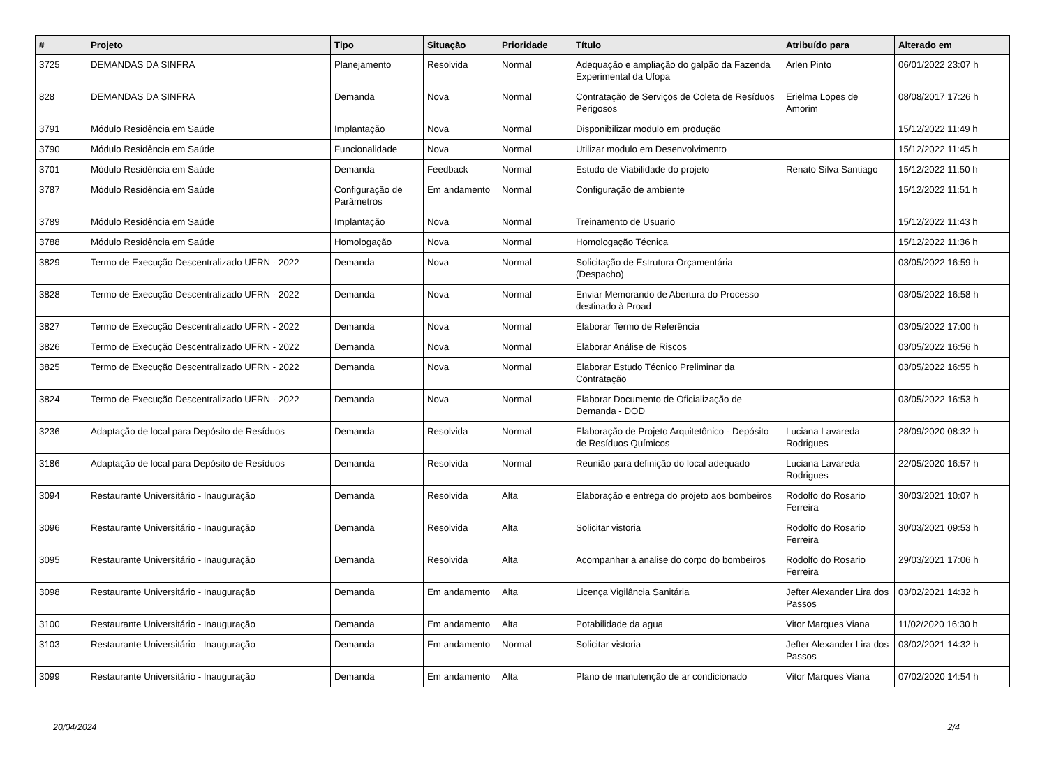| # | Projeto | Tipo | Situação | Prioridade | Título | Atribuído para | Alterado em |
| --- | --- | --- | --- | --- | --- | --- | --- |
| 3725 | DEMANDAS DA SINFRA | Planejamento | Resolvida | Normal | Adequação e ampliação do galpão da Fazenda Experimental da Ufopa | Arlen Pinto | 06/01/2022 23:07 h |
| 828 | DEMANDAS DA SINFRA | Demanda | Nova | Normal | Contratação de Serviços de Coleta de Resíduos Perigosos | Erielma Lopes de Amorim | 08/08/2017 17:26 h |
| 3791 | Módulo Residência em Saúde | Implantação | Nova | Normal | Disponibilizar modulo em produção | | 15/12/2022 11:49 h |
| 3790 | Módulo Residência em Saúde | Funcionalidade | Nova | Normal | Utilizar modulo em Desenvolvimento | | 15/12/2022 11:45 h |
| 3701 | Módulo Residência em Saúde | Demanda | Feedback | Normal | Estudo de Viabilidade do projeto | Renato Silva Santiago | 15/12/2022 11:50 h |
| 3787 | Módulo Residência em Saúde | Configuração de Parâmetros | Em andamento | Normal | Configuração de ambiente | | 15/12/2022 11:51 h |
| 3789 | Módulo Residência em Saúde | Implantação | Nova | Normal | Treinamento de Usuario | | 15/12/2022 11:43 h |
| 3788 | Módulo Residência em Saúde | Homologação | Nova | Normal | Homologação Técnica | | 15/12/2022 11:36 h |
| 3829 | Termo de Execução Descentralizado UFRN - 2022 | Demanda | Nova | Normal | Solicitação de Estrutura Orçamentária (Despacho) | | 03/05/2022 16:59 h |
| 3828 | Termo de Execução Descentralizado UFRN - 2022 | Demanda | Nova | Normal | Enviar Memorando de Abertura do Processo destinado à Proad | | 03/05/2022 16:58 h |
| 3827 | Termo de Execução Descentralizado UFRN - 2022 | Demanda | Nova | Normal | Elaborar Termo de Referência | | 03/05/2022 17:00 h |
| 3826 | Termo de Execução Descentralizado UFRN - 2022 | Demanda | Nova | Normal | Elaborar Análise de Riscos | | 03/05/2022 16:56 h |
| 3825 | Termo de Execução Descentralizado UFRN - 2022 | Demanda | Nova | Normal | Elaborar Estudo Técnico Preliminar da Contratação | | 03/05/2022 16:55 h |
| 3824 | Termo de Execução Descentralizado UFRN - 2022 | Demanda | Nova | Normal | Elaborar Documento de Oficialização de Demanda - DOD | | 03/05/2022 16:53 h |
| 3236 | Adaptação de local para Depósito de Resíduos | Demanda | Resolvida | Normal | Elaboração de Projeto Arquitetônico - Depósito de Resíduos Químicos | Luciana Lavareda Rodrigues | 28/09/2020 08:32 h |
| 3186 | Adaptação de local para Depósito de Resíduos | Demanda | Resolvida | Normal | Reunião para definição do local adequado | Luciana Lavareda Rodrigues | 22/05/2020 16:57 h |
| 3094 | Restaurante Universitário - Inauguração | Demanda | Resolvida | Alta | Elaboração e entrega do projeto aos bombeiros | Rodolfo do Rosario Ferreira | 30/03/2021 10:07 h |
| 3096 | Restaurante Universitário - Inauguração | Demanda | Resolvida | Alta | Solicitar vistoria | Rodolfo do Rosario Ferreira | 30/03/2021 09:53 h |
| 3095 | Restaurante Universitário - Inauguração | Demanda | Resolvida | Alta | Acompanhar a analise do corpo do bombeiros | Rodolfo do Rosario Ferreira | 29/03/2021 17:06 h |
| 3098 | Restaurante Universitário - Inauguração | Demanda | Em andamento | Alta | Licença Vigilância Sanitária | Jefter Alexander Lira dos Passos | 03/02/2021 14:32 h |
| 3100 | Restaurante Universitário - Inauguração | Demanda | Em andamento | Alta | Potabilidade da agua | Vitor Marques Viana | 11/02/2020 16:30 h |
| 3103 | Restaurante Universitário - Inauguração | Demanda | Em andamento | Normal | Solicitar vistoria | Jefter Alexander Lira dos Passos | 03/02/2021 14:32 h |
| 3099 | Restaurante Universitário - Inauguração | Demanda | Em andamento | Alta | Plano de manutenção de ar condicionado | Vitor Marques Viana | 07/02/2020 14:54 h |
20/04/2024 2/4